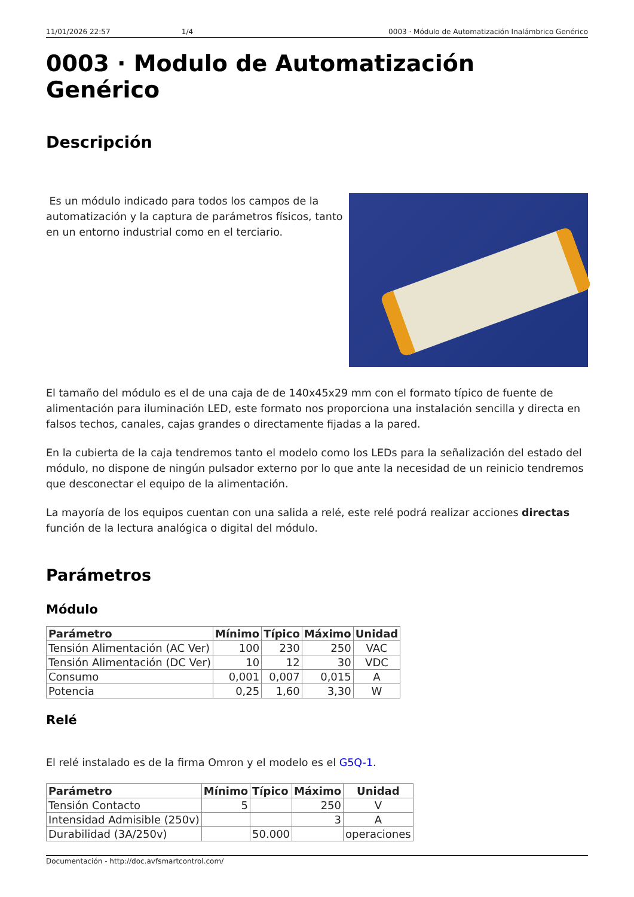11/01/2026 22:57 1/4 0003 · Módulo de Automatización Inalámbrico Genérico
0003 · Modulo de Automatización Genérico
Descripción
Es un módulo indicado para todos los campos de la automatización y la captura de parámetros físicos, tanto en un entorno industrial como en el terciario.
El tamaño del módulo es el de una caja de de 140x45x29 mm con el formato típico de fuente de alimentación para iluminación LED, este formato nos proporciona una instalación sencilla y directa en falsos techos, canales, cajas grandes o directamente fijadas a la pared.
En la cubierta de la caja tendremos tanto el modelo como los LEDs para la señalización del estado del módulo, no dispone de ningún pulsador externo por lo que ante la necesidad de un reinicio tendremos que desconectar el equipo de la alimentación.
La mayoría de los equipos cuentan con una salida a relé, este relé podrá realizar acciones directas función de la lectura analógica o digital del módulo.
Parámetros
Módulo
| Parámetro | Mínimo | Típico | Máximo | Unidad |
| --- | --- | --- | --- | --- |
| Tensión Alimentación (AC Ver) | 100 | 230 | 250 | VAC |
| Tensión Alimentación (DC Ver) | 10 | 12 | 30 | VDC |
| Consumo | 0,001 | 0,007 | 0,015 | A |
| Potencia | 0,25 | 1,60 | 3,30 | W |
Relé
El relé instalado es de la firma Omron y el modelo es el G5Q-1.
| Parámetro | Mínimo | Típico | Máximo | Unidad |
| --- | --- | --- | --- | --- |
| Tensión Contacto | 5 | | 250 | V |
| Intensidad Admisible (250v) | | | 3 | A |
| Durabilidad (3A/250v) | | 50.000 | | operaciones |
Documentación - http://doc.avfsmartcontrol.com/